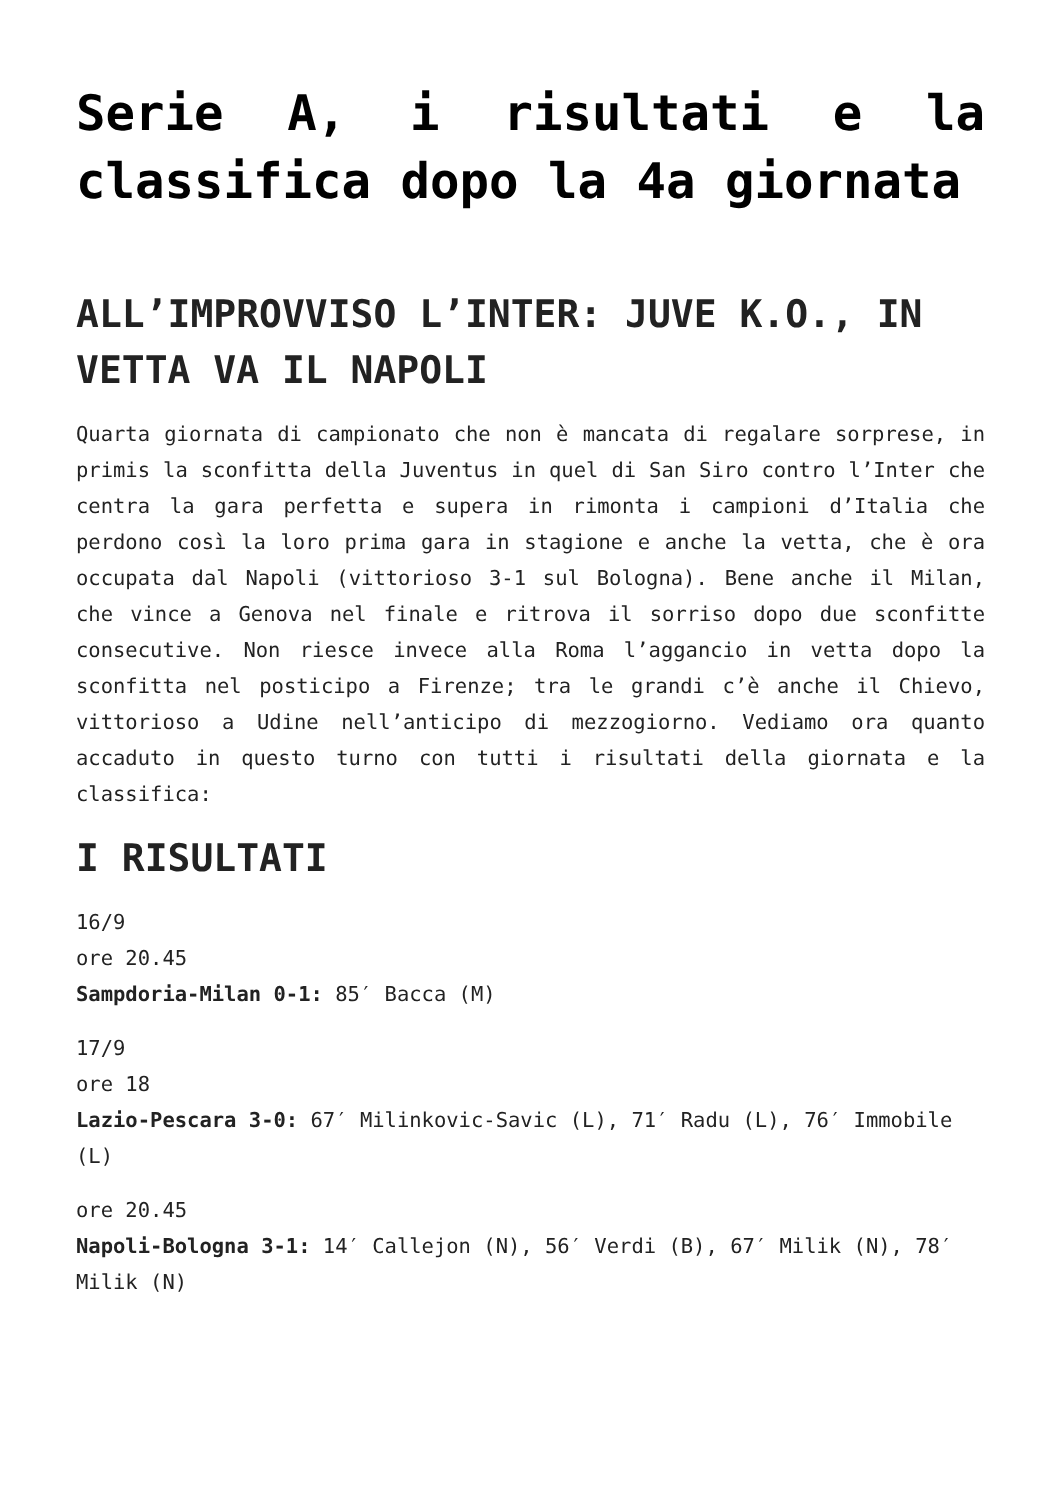Serie A, i risultati e la classifica dopo la 4a giornata
ALL’IMPROVVISO L’INTER: JUVE K.O., IN VETTA VA IL NAPOLI
Quarta giornata di campionato che non è mancata di regalare sorprese, in primis la sconfitta della Juventus in quel di San Siro contro l’Inter che centra la gara perfetta e supera in rimonta i campioni d’Italia che perdono così la loro prima gara in stagione e anche la vetta, che è ora occupata dal Napoli (vittorioso 3-1 sul Bologna). Bene anche il Milan, che vince a Genova nel finale e ritrova il sorriso dopo due sconfitte consecutive. Non riesce invece alla Roma l’aggancio in vetta dopo la sconfitta nel posticipo a Firenze; tra le grandi c’è anche il Chievo, vittorioso a Udine nell’anticipo di mezzogiorno. Vediamo ora quanto accaduto in questo turno con tutti i risultati della giornata e la classifica:
I RISULTATI
16/9
ore 20.45
Sampdoria-Milan 0-1: 85′ Bacca (M)
17/9
ore 18
Lazio-Pescara 3-0: 67′ Milinkovic-Savic (L), 71′ Radu (L), 76′ Immobile (L)
ore 20.45
Napoli-Bologna 3-1: 14′ Callejon (N), 56′ Verdi (B), 67′ Milik (N), 78′ Milik (N)